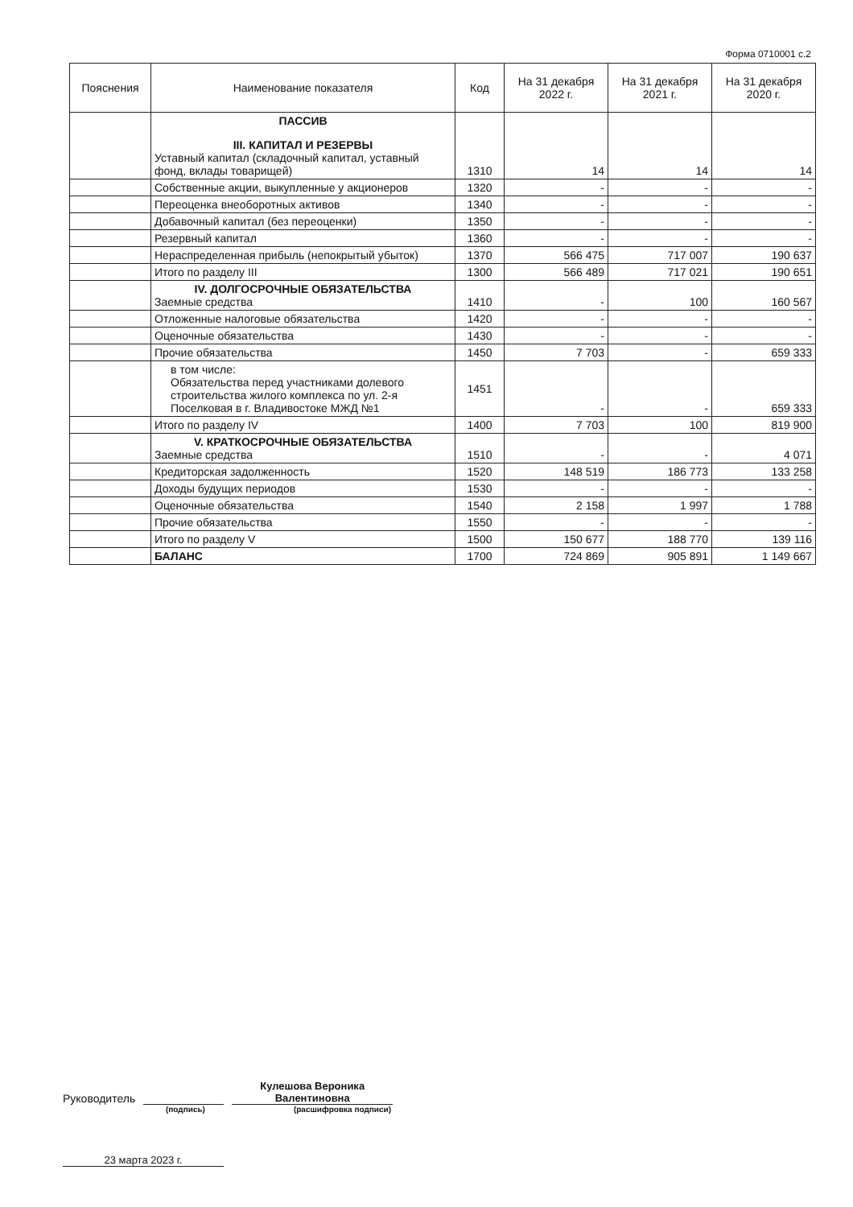Форма 0710001 с.2
| Пояснения | Наименование показателя | Код | На 31 декабря 2022 г. | На 31 декабря 2021 г. | На 31 декабря 2020 г. |
| --- | --- | --- | --- | --- | --- |
| | ПАССИВ III. КАПИТАЛ И РЕЗЕРВЫ Уставный капитал (складочный капитал, уставный фонд, вклады товарищей) | 1310 | 14 | 14 | 14 |
| | Собственные акции, выкупленные у акционеров | 1320 | - | - | - |
| | Переоценка внеоборотных активов | 1340 | - | - | - |
| | Добавочный капитал (без переоценки) | 1350 | - | - | - |
| | Резервный капитал | 1360 | - | - | - |
| | Нераспределенная прибыль (непокрытый убыток) | 1370 | 566 475 | 717 007 | 190 637 |
| | Итого по разделу III | 1300 | 566 489 | 717 021 | 190 651 |
| | IV. ДОЛГОСРОЧНЫЕ ОБЯЗАТЕЛЬСТВА Заемные средства | 1410 | - | 100 | 160 567 |
| | Отложенные налоговые обязательства | 1420 | - | - | - |
| | Оценочные обязательства | 1430 | - | - | - |
| | Прочие обязательства | 1450 | 7 703 | - | 659 333 |
| | в том числе: Обязательства перед участниками долевого строительства жилого комплекса по ул. 2-я Поселковая в г. Владивостоке МЖД №1 | 1451 | - | - | 659 333 |
| | Итого по разделу IV | 1400 | 7 703 | 100 | 819 900 |
| | V. КРАТКОСРОЧНЫЕ ОБЯЗАТЕЛЬСТВА Заемные средства | 1510 | - | - | 4 071 |
| | Кредиторская задолженность | 1520 | 148 519 | 186 773 | 133 258 |
| | Доходы будущих периодов | 1530 | - | - | - |
| | Оценочные обязательства | 1540 | 2 158 | 1 997 | 1 788 |
| | Прочие обязательства | 1550 | - | - | - |
| | Итого по разделу V | 1500 | 150 677 | 188 770 | 139 116 |
| | БАЛАНС | 1700 | 724 869 | 905 891 | 1 149 667 |
Руководитель
Кулешова Вероника Валентиновна
(подпись) (расшифровка подписи)
23 марта 2023 г.